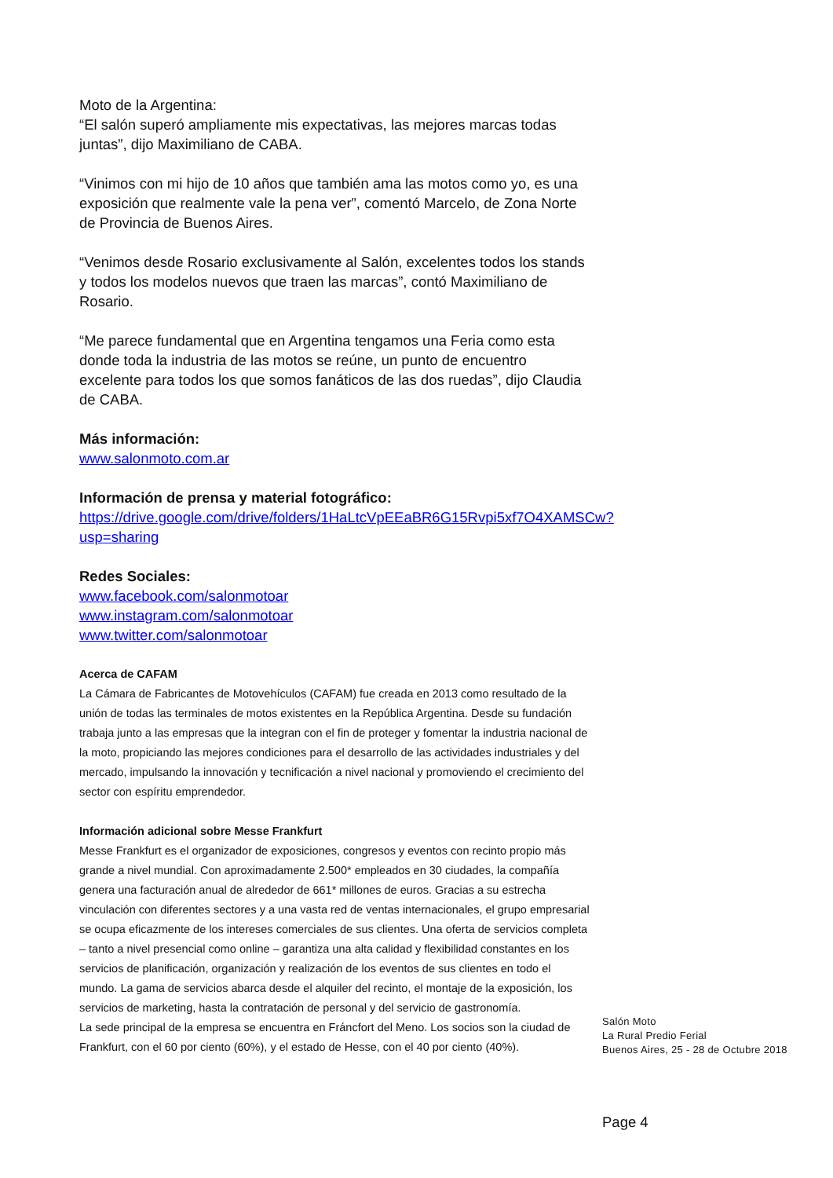Moto de la Argentina:
“El salón superó ampliamente mis expectativas, las mejores marcas todas juntas”, dijo Maximiliano de CABA.
“Vinimos con mi hijo de 10 años que también ama las motos como yo, es una exposición que realmente vale la pena ver”, comentó Marcelo, de Zona Norte de Provincia de Buenos Aires.
“Venimos desde Rosario exclusivamente al Salón, excelentes todos los stands y todos los modelos nuevos que traen las marcas”, contó Maximiliano de Rosario.
“Me parece fundamental que en Argentina tengamos una Feria como esta donde toda la industria de las motos se reúne, un punto de encuentro excelente para todos los que somos fanáticos de las dos ruedas”, dijo Claudia de CABA.
Más información:
www.salonmoto.com.ar
Información de prensa y material fotográfico:
https://drive.google.com/drive/folders/1HaLtcVpEEaBR6G15Rvpi5xf7O4XAMSCw?usp=sharing
Redes Sociales:
www.facebook.com/salonmotoar
www.instagram.com/salonmotoar
www.twitter.com/salonmotoar
Acerca de CAFAM
La Cámara de Fabricantes de Motovehículos (CAFAM) fue creada en 2013 como resultado de la unión de todas las terminales de motos existentes en la República Argentina. Desde su fundación trabaja junto a las empresas que la integran con el fin de proteger y fomentar la industria nacional de la moto, propiciando las mejores condiciones para el desarrollo de las actividades industriales y del mercado, impulsando la innovación y tecnificación a nivel nacional y promoviendo el crecimiento del sector con espíritu emprendedor.
Información adicional sobre Messe Frankfurt
Messe Frankfurt es el organizador de exposiciones, congresos y eventos con recinto propio más grande a nivel mundial. Con aproximadamente 2.500* empleados en 30 ciudades, la compañía genera una facturación anual de alrededor de 661* millones de euros. Gracias a su estrecha vinculación con diferentes sectores y a una vasta red de ventas internacionales, el grupo empresarial se ocupa eficazmente de los intereses comerciales de sus clientes. Una oferta de servicios completa – tanto a nivel presencial como online – garantiza una alta calidad y flexibilidad constantes en los servicios de planificación, organización y realización de los eventos de sus clientes en todo el mundo. La gama de servicios abarca desde el alquiler del recinto, el montaje de la exposición, los servicios de marketing, hasta la contratación de personal y del servicio de gastronomía.
La sede principal de la empresa se encuentra en Fráncfort del Meno. Los socios son la ciudad de Frankfurt, con el 60 por ciento (60%), y el estado de Hesse, con el 40 por ciento (40%).
Salón Moto
La Rural Predio Ferial
Buenos Aires, 25 - 28 de Octubre 2018
Page 4